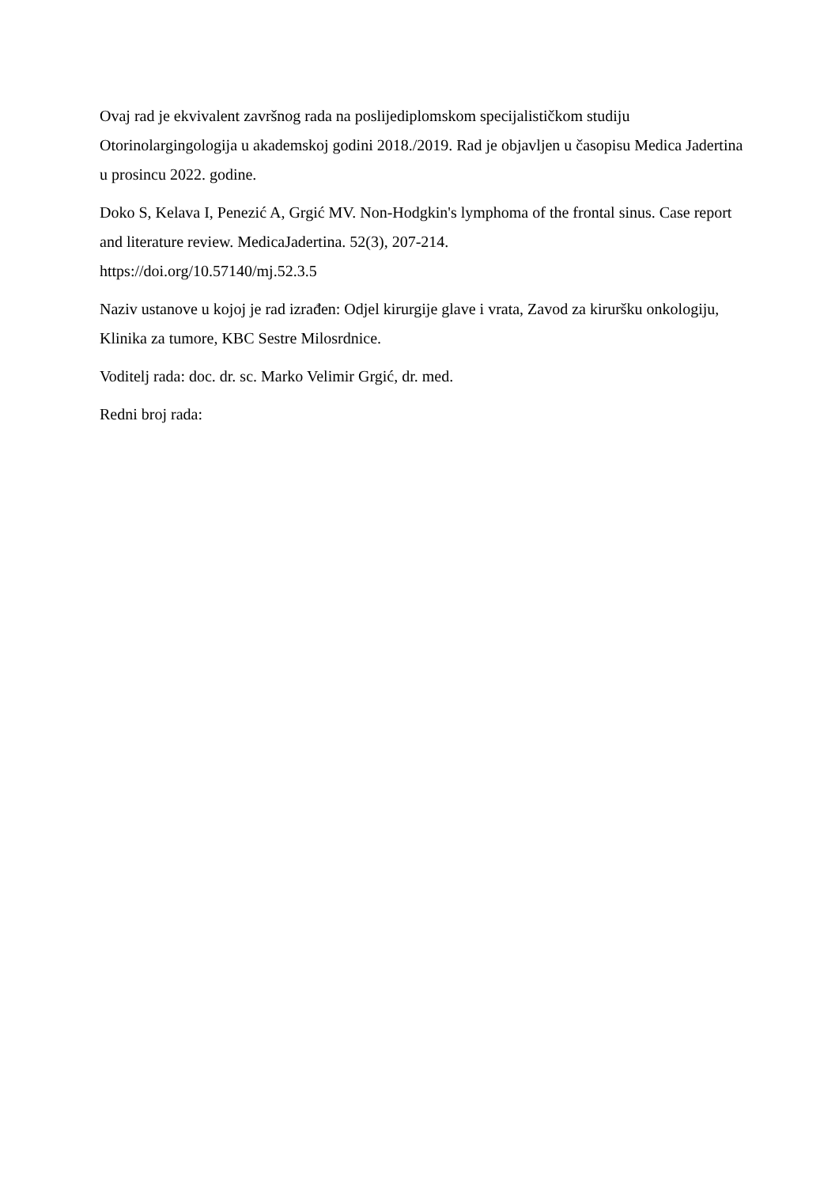Ovaj rad je ekvivalent završnog rada na poslijediplomskom specijalističkom studiju Otorinolargingologija u akademskoj godini 2018./2019. Rad je objavljen u časopisu Medica Jadertina u prosincu 2022. godine.
Doko S, Kelava I, Penezić A, Grgić MV. Non-Hodgkin's lymphoma of the frontal sinus. Case report and literature review. MedicaJadertina. 52(3), 207-214.
https://doi.org/10.57140/mj.52.3.5
Naziv ustanove u kojoj je rad izrađen: Odjel kirurgije glave i vrata, Zavod za kiruršku onkologiju, Klinika za tumore, KBC Sestre Milosrdnice.
Voditelj rada: doc. dr. sc. Marko Velimir Grgić, dr. med.
Redni broj rada: